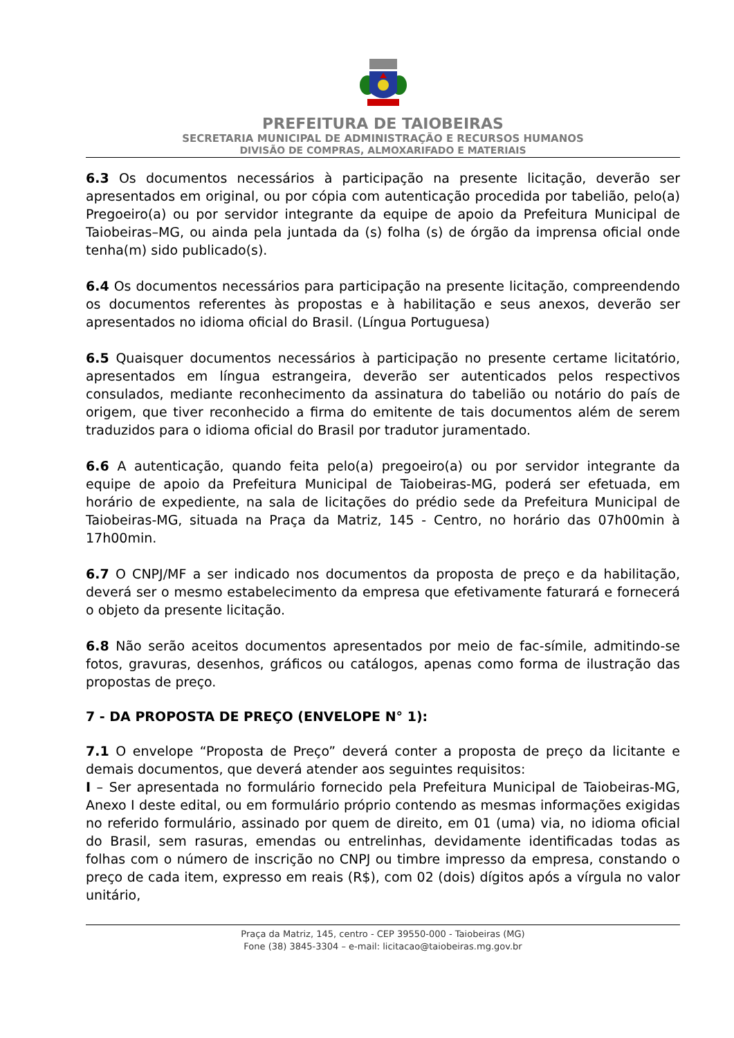PREFEITURA DE TAIOBEIRAS
SECRETARIA MUNICIPAL DE ADMINISTRAÇÃO E RECURSOS HUMANOS
DIVISÃO DE COMPRAS, ALMOXARIFADO E MATERIAIS
6.3 Os documentos necessários à participação na presente licitação, deverão ser apresentados em original, ou por cópia com autenticação procedida por tabelião, pelo(a) Pregoeiro(a) ou por servidor integrante da equipe de apoio da Prefeitura Municipal de Taiobeiras–MG, ou ainda pela juntada da (s) folha (s) de órgão da imprensa oficial onde tenha(m) sido publicado(s).
6.4 Os documentos necessários para participação na presente licitação, compreendendo os documentos referentes às propostas e à habilitação e seus anexos, deverão ser apresentados no idioma oficial do Brasil. (Língua Portuguesa)
6.5 Quaisquer documentos necessários à participação no presente certame licitatório, apresentados em língua estrangeira, deverão ser autenticados pelos respectivos consulados, mediante reconhecimento da assinatura do tabelião ou notário do país de origem, que tiver reconhecido a firma do emitente de tais documentos além de serem traduzidos para o idioma oficial do Brasil por tradutor juramentado.
6.6 A autenticação, quando feita pelo(a) pregoeiro(a) ou por servidor integrante da equipe de apoio da Prefeitura Municipal de Taiobeiras-MG, poderá ser efetuada, em horário de expediente, na sala de licitações do prédio sede da Prefeitura Municipal de Taiobeiras-MG, situada na Praça da Matriz, 145 - Centro, no horário das 07h00min à 17h00min.
6.7 O CNPJ/MF a ser indicado nos documentos da proposta de preço e da habilitação, deverá ser o mesmo estabelecimento da empresa que efetivamente faturará e fornecerá o objeto da presente licitação.
6.8 Não serão aceitos documentos apresentados por meio de fac-símile, admitindo-se fotos, gravuras, desenhos, gráficos ou catálogos, apenas como forma de ilustração das propostas de preço.
7 - DA PROPOSTA DE PREÇO (ENVELOPE N° 1):
7.1 O envelope “Proposta de Preço” deverá conter a proposta de preço da licitante e demais documentos, que deverá atender aos seguintes requisitos:
I – Ser apresentada no formulário fornecido pela Prefeitura Municipal de Taiobeiras-MG, Anexo I deste edital, ou em formulário próprio contendo as mesmas informações exigidas no referido formulário, assinado por quem de direito, em 01 (uma) via, no idioma oficial do Brasil, sem rasuras, emendas ou entrelinhas, devidamente identificadas todas as folhas com o número de inscrição no CNPJ ou timbre impresso da empresa, constando o preço de cada item, expresso em reais (R$), com 02 (dois) dígitos após a vírgula no valor unitário,
Praça da Matriz, 145, centro - CEP 39550-000 - Taiobeiras (MG)
Fone (38) 3845-3304 – e-mail: licitacao@taiobeiras.mg.gov.br